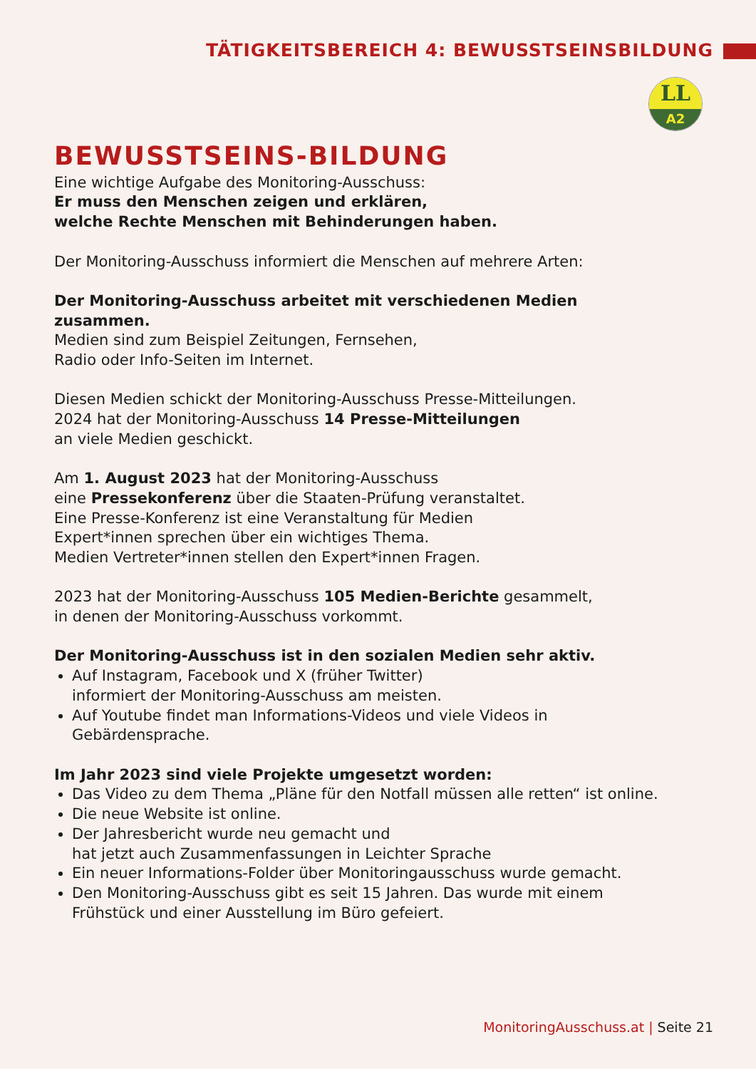TÄTIGKEITSBEREICH 4: BEWUSSTSEINSBILDUNG
LL
A2
BEWUSSTSEINS-BILDUNG
Eine wichtige Aufgabe des Monitoring-Ausschuss:
Er muss den Menschen zeigen und erklären,
welche Rechte Menschen mit Behinderungen haben.
Der Monitoring-Ausschuss informiert die Menschen auf mehrere Arten:
Der Monitoring-Ausschuss arbeitet mit verschiedenen Medien zusammen.
Medien sind zum Beispiel Zeitungen, Fernsehen,
Radio oder Info-Seiten im Internet.
Diesen Medien schickt der Monitoring-Ausschuss Presse-Mitteilungen.
2024 hat der Monitoring-Ausschuss 14 Presse-Mitteilungen
an viele Medien geschickt.
Am 1. August 2023 hat der Monitoring-Ausschuss
eine Pressekonferenz über die Staaten-Prüfung veranstaltet.
Eine Presse-Konferenz ist eine Veranstaltung für Medien
Expert*innen sprechen über ein wichtiges Thema.
Medien Vertreter*innen stellen den Expert*innen Fragen.
2023 hat der Monitoring-Ausschuss 105 Medien-Berichte gesammelt,
in denen der Monitoring-Ausschuss vorkommt.
Der Monitoring-Ausschuss ist in den sozialen Medien sehr aktiv.
Auf Instagram, Facebook und X (früher Twitter)
informiert der Monitoring-Ausschuss am meisten.
Auf Youtube findet man Informations-Videos und viele Videos in Gebärdensprache.
Im Jahr 2023 sind viele Projekte umgesetzt worden:
Das Video zu dem Thema „Pläne für den Notfall müssen alle retten“ ist online.
Die neue Website ist online.
Der Jahresbericht wurde neu gemacht und
hat jetzt auch Zusammenfassungen in Leichter Sprache
Ein neuer Informations-Folder über Monitoringausschuss wurde gemacht.
Den Monitoring-Ausschuss gibt es seit 15 Jahren. Das wurde mit einem Frühstück und einer Ausstellung im Büro gefeiert.
MonitoringAusschuss.at | Seite 21